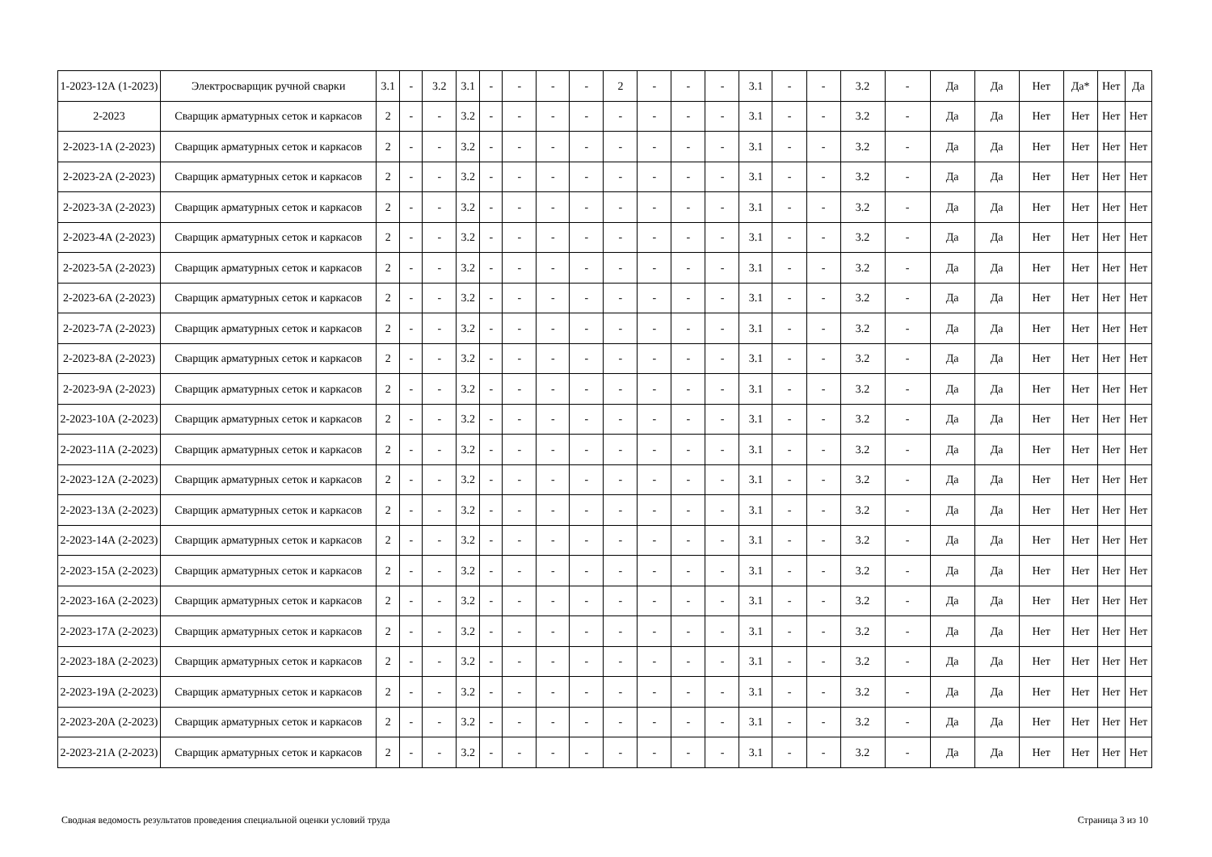| 1-2023-12А (1-2023) | Электросварщик ручной сварки | 3.1 | - | 3.2 | 3.1 | - | - | - | - | 2 | - | - | - | 3.1 | - | - | 3.2 | - | Да | Да | Нет | Да* | Нет | Да |
| 2-2023 | Сварщик арматурных сеток и каркасов | 2 | - | - | 3.2 | - | - | - | - | - | - | - | - | 3.1 | - | - | 3.2 | - | Да | Да | Нет | Нет | Нет | Нет |
| 2-2023-1А (2-2023) | Сварщик арматурных сеток и каркасов | 2 | - | - | 3.2 | - | - | - | - | - | - | - | - | 3.1 | - | - | 3.2 | - | Да | Да | Нет | Нет | Нет | Нет |
| 2-2023-2А (2-2023) | Сварщик арматурных сеток и каркасов | 2 | - | - | 3.2 | - | - | - | - | - | - | - | - | 3.1 | - | - | 3.2 | - | Да | Да | Нет | Нет | Нет | Нет |
| 2-2023-3А (2-2023) | Сварщик арматурных сеток и каркасов | 2 | - | - | 3.2 | - | - | - | - | - | - | - | - | 3.1 | - | - | 3.2 | - | Да | Да | Нет | Нет | Нет | Нет |
| 2-2023-4А (2-2023) | Сварщик арматурных сеток и каркасов | 2 | - | - | 3.2 | - | - | - | - | - | - | - | - | 3.1 | - | - | 3.2 | - | Да | Да | Нет | Нет | Нет | Нет |
| 2-2023-5А (2-2023) | Сварщик арматурных сеток и каркасов | 2 | - | - | 3.2 | - | - | - | - | - | - | - | - | 3.1 | - | - | 3.2 | - | Да | Да | Нет | Нет | Нет | Нет |
| 2-2023-6А (2-2023) | Сварщик арматурных сеток и каркасов | 2 | - | - | 3.2 | - | - | - | - | - | - | - | - | 3.1 | - | - | 3.2 | - | Да | Да | Нет | Нет | Нет | Нет |
| 2-2023-7А (2-2023) | Сварщик арматурных сеток и каркасов | 2 | - | - | 3.2 | - | - | - | - | - | - | - | - | 3.1 | - | - | 3.2 | - | Да | Да | Нет | Нет | Нет | Нет |
| 2-2023-8А (2-2023) | Сварщик арматурных сеток и каркасов | 2 | - | - | 3.2 | - | - | - | - | - | - | - | - | 3.1 | - | - | 3.2 | - | Да | Да | Нет | Нет | Нет | Нет |
| 2-2023-9А (2-2023) | Сварщик арматурных сеток и каркасов | 2 | - | - | 3.2 | - | - | - | - | - | - | - | - | 3.1 | - | - | 3.2 | - | Да | Да | Нет | Нет | Нет | Нет |
| 2-2023-10А (2-2023) | Сварщик арматурных сеток и каркасов | 2 | - | - | 3.2 | - | - | - | - | - | - | - | - | 3.1 | - | - | 3.2 | - | Да | Да | Нет | Нет | Нет | Нет |
| 2-2023-11А (2-2023) | Сварщик арматурных сеток и каркасов | 2 | - | - | 3.2 | - | - | - | - | - | - | - | - | 3.1 | - | - | 3.2 | - | Да | Да | Нет | Нет | Нет | Нет |
| 2-2023-12А (2-2023) | Сварщик арматурных сеток и каркасов | 2 | - | - | 3.2 | - | - | - | - | - | - | - | - | 3.1 | - | - | 3.2 | - | Да | Да | Нет | Нет | Нет | Нет |
| 2-2023-13А (2-2023) | Сварщик арматурных сеток и каркасов | 2 | - | - | 3.2 | - | - | - | - | - | - | - | - | 3.1 | - | - | 3.2 | - | Да | Да | Нет | Нет | Нет | Нет |
| 2-2023-14А (2-2023) | Сварщик арматурных сеток и каркасов | 2 | - | - | 3.2 | - | - | - | - | - | - | - | - | 3.1 | - | - | 3.2 | - | Да | Да | Нет | Нет | Нет | Нет |
| 2-2023-15А (2-2023) | Сварщик арматурных сеток и каркасов | 2 | - | - | 3.2 | - | - | - | - | - | - | - | - | 3.1 | - | - | 3.2 | - | Да | Да | Нет | Нет | Нет | Нет |
| 2-2023-16А (2-2023) | Сварщик арматурных сеток и каркасов | 2 | - | - | 3.2 | - | - | - | - | - | - | - | - | 3.1 | - | - | 3.2 | - | Да | Да | Нет | Нет | Нет | Нет |
| 2-2023-17А (2-2023) | Сварщик арматурных сеток и каркасов | 2 | - | - | 3.2 | - | - | - | - | - | - | - | - | 3.1 | - | - | 3.2 | - | Да | Да | Нет | Нет | Нет | Нет |
| 2-2023-18А (2-2023) | Сварщик арматурных сеток и каркасов | 2 | - | - | 3.2 | - | - | - | - | - | - | - | - | 3.1 | - | - | 3.2 | - | Да | Да | Нет | Нет | Нет | Нет |
| 2-2023-19А (2-2023) | Сварщик арматурных сеток и каркасов | 2 | - | - | 3.2 | - | - | - | - | - | - | - | - | 3.1 | - | - | 3.2 | - | Да | Да | Нет | Нет | Нет | Нет |
| 2-2023-20А (2-2023) | Сварщик арматурных сеток и каркасов | 2 | - | - | 3.2 | - | - | - | - | - | - | - | - | 3.1 | - | - | 3.2 | - | Да | Да | Нет | Нет | Нет | Нет |
| 2-2023-21А (2-2023) | Сварщик арматурных сеток и каркасов | 2 | - | - | 3.2 | - | - | - | - | - | - | - | - | 3.1 | - | - | 3.2 | - | Да | Да | Нет | Нет | Нет | Нет |
Сводная ведомость результатов проведения специальной оценки условий труда Страница 3 из 10